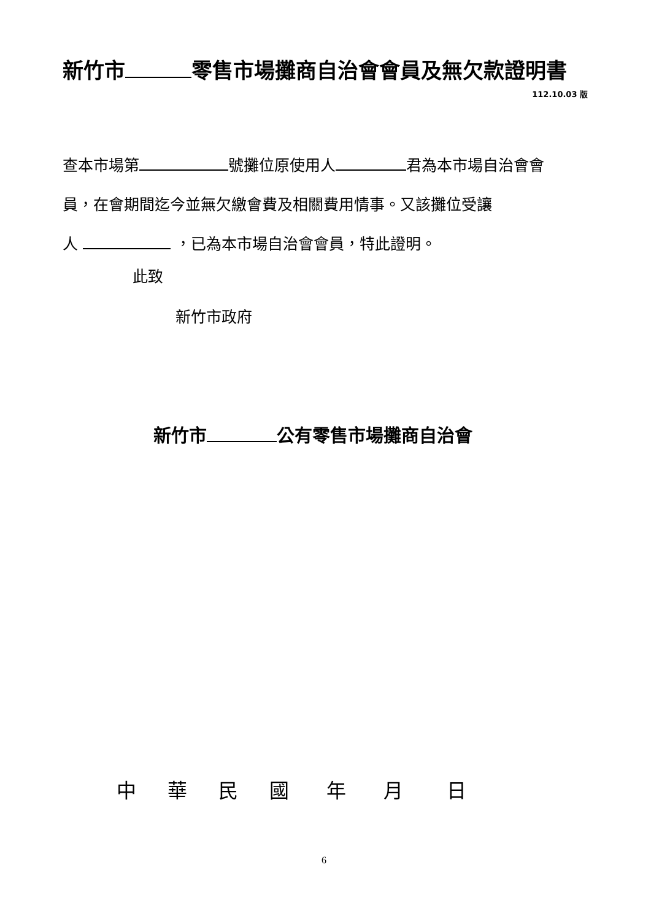新竹市 零售市場攤商自治會會員及無欠款證明書
112.10.03 版
查本市場第 號攤位原使用人 君為本市場自治會會
員，在會期間迄今並無欠繳會費及相關費用情事。又該攤位受讓
人 ，已為本市場自治會會員，特此證明。
此致
新竹市政府
新竹市 公有零售市場攤商自治會
中 華 民 國 年 月 日
6